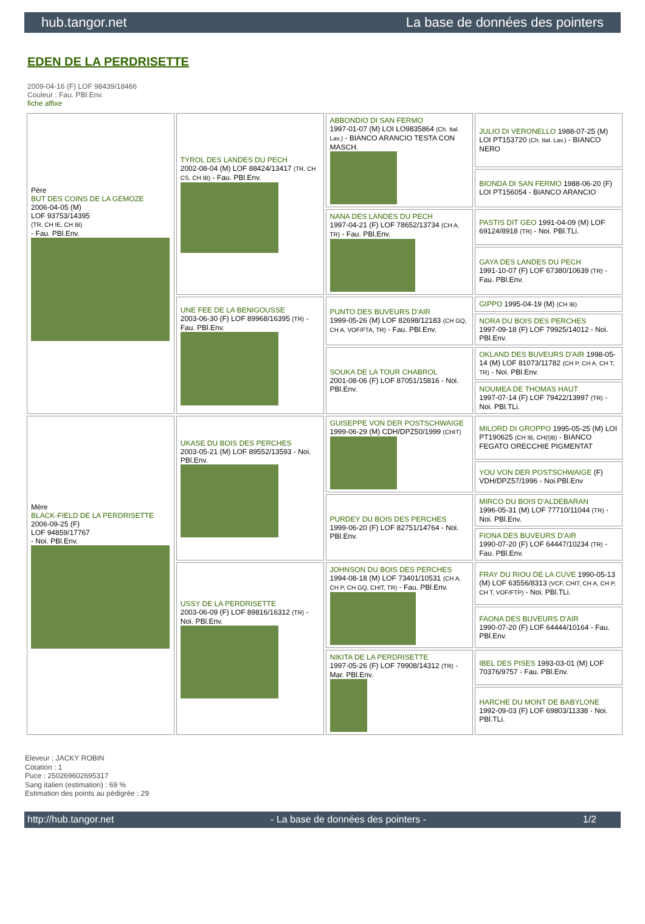hub.tangor.net La base de données des pointers
EDEN DE LA PERDRISETTE
2009-04-16 (F) LOF 98439/18466
Couleur : Fau. PBl.Env.
fiche affixe
| Père BUT DES COINS DE LA GEMOZE 2006-04-05 (M) LOF 93753/14395 (TR, CH IE, CH IB) - Fau. PBl.Env. | TYROL DES LANDES DU PECH 2002-08-04 (M) LOF 88424/13417 (TR, CH CS, CH IB) - Fau. PBl.Env. | ABBONDIO DI SAN FERMO 1997-01-07 (M) LOI LO9835864 (Ch. Ital. Lav.) - BIANCO ARANCIO TESTA CON MASCH. | JULIO DI VERONELLO 1988-07-25 (M) LOI PT153720 (Ch. Ital. Lav.) - BIANCO NERO |
| | | | BIONDA DI SAN FERMO 1988-06-20 (F) LOI PT156054 - BIANCO ARANCIO |
| | | NANA DES LANDES DU PECH 1997-04-21 (F) LOF 78652/13734 (CH A, TR) - Fau. PBl.Env. | PASTIS DIT GEO 1991-04-09 (M) LOF 69124/8918 (TR) - Noi. PBl.TLi. |
| | | | GAYA DES LANDES DU PECH 1991-10-07 (F) LOF 67380/10639 (TR) - Fau. PBl.Env. |
| | UNE FEE DE LA BENIGOUSSE 2003-06-30 (F) LOF 89968/16395 (TR) - Fau. PBl.Env. | PUNTO DES BUVEURS D'AIR 1999-05-26 (M) LOF 82698/12183 (CH GQ, CH A, VOF/FTA, TR) - Fau. PBl.Env. | GIPPO 1995-04-19 (M) (CH IB) |
| | | | NORA DU BOIS DES PERCHES 1997-09-18 (F) LOF 79925/14012 - Noi. PBl.Env. |
| | | SOUKA DE LA TOUR CHABROL 2001-08-06 (F) LOF 87051/15816 - Noi. PBl.Env. | OKLAND DES BUVEURS D'AIR 1998-05-14 (M) LOF 81073/11782 (CH P, CH A, CH T, TR) - Noi. PBl.Env. |
| | | | NOUMEA DE THOMAS HAUT 1997-07-14 (F) LOF 79422/13997 (TR) - Noi. PBl.TLi. |
| Mère BLACK-FIELD DE LA PERDRISETTE 2006-09-25 (F) LOF 94859/17767 - Noi. PBl.Env. | UKASE DU BOIS DES PERCHES 2003-05-21 (M) LOF 89552/13593 - Noi. PBl.Env. | GUISEPPE VON DER POSTSCHWAIGE 1999-06-29 (M) CDH/DPZ50/1999 (CHIT) | MILORD DI GROPPO 1995-05-25 (M) LOI PT190625 (CH IB, CH(I)B) - BIANCO FEGATO ORECCHIE PIGMENTAT |
| | | | YOU VON DER POSTSCHWAIGE (F) VDH/DPZ57/1996 - Noi.PBl.Env |
| | | PURDEY DU BOIS DES PERCHES 1999-06-20 (F) LOF 82751/14764 - Noi. PBl.Env. | MIRCO DU BOIS D'ALDEBARAN 1996-05-31 (M) LOF 77710/11044 (TR) - Noi. PBl.Env. |
| | | | FIONA DES BUVEURS D'AIR 1990-07-20 (F) LOF 64447/10234 (TR) - Fau. PBl.Env. |
| | USSY DE LA PERDRISETTE 2003-06-09 (F) LOF 89816/16312 (TR) - Noi. PBl.Env. | JOHNSON DU BOIS DES PERCHES 1994-08-18 (M) LOF 73401/10531 (CH A, CH P, CH GQ, CHIT, TR) - Fau. PBl.Env. | FRAY DU RIOU DE LA CUVE 1990-05-13 (M) LOF 63556/8313 (VCF, CHIT, CH A, CH P, CH T, VOF/FTP) - Noi. PBl.TLi. |
| | | | FAONA DES BUVEURS D'AIR 1990-07-20 (F) LOF 64444/10164 - Fau. PBl.Env. |
| | | NIKITA DE LA PERDRISETTE 1997-05-26 (F) LOF 79908/14312 (TR) - Mar. PBl.Env. | IBEL DES PISES 1993-03-01 (M) LOF 70376/9757 - Fau. PBl.Env. |
| | | | HARCHE DU MONT DE BABYLONE 1992-09-03 (F) LOF 69803/11338 - Noi. PBl.TLi. |
Eleveur : JACKY ROBIN
Cotation : 1
Puce : 250269602695317
Sang italien (estimation) : 69 %
Estimation des points au pédigrée : 29
http://hub.tangor.net - La base de données des pointers - 1/2